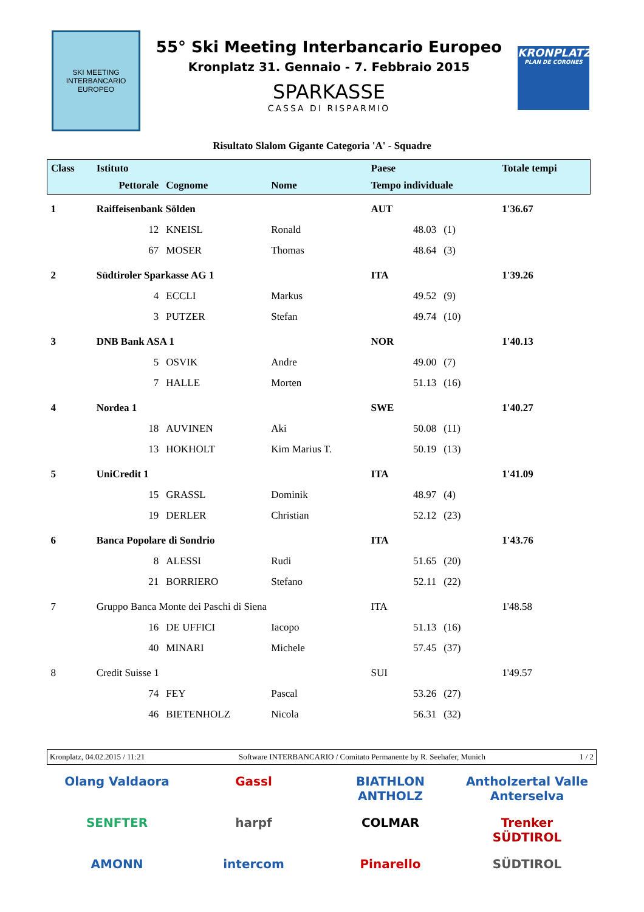SKI MEETING INTERBANCARIO EUROPEO
55° Ski Meeting Interbancario Europeo
Kronplatz 31. Gennaio - 7. Febbraio 2015
SPARKASSE
CASSA DI RISPARMIO
KRONPLATZ
PLAN DE CORONES
Risultato Slalom Gigante Categoria 'A' - Squadre
| Class | Istituto | | | Paese | | Totale tempi |
| --- | --- | --- | --- | --- | --- | --- |
| | Pettorale | Cognome | Nome | Tempo individuale | | |
| 1 | Raiffeisenbank Sölden | | | AUT | | 1'36.67 |
| | 12 | KNEISL | Ronald | 48.03 | (1) | |
| | 67 | MOSER | Thomas | 48.64 | (3) | |
| 2 | Südtiroler Sparkasse AG 1 | | | ITA | | 1'39.26 |
| | 4 | ECCLI | Markus | 49.52 | (9) | |
| | 3 | PUTZER | Stefan | 49.74 | (10) | |
| 3 | DNB Bank ASA 1 | | | NOR | | 1'40.13 |
| | 5 | OSVIK | Andre | 49.00 | (7) | |
| | 7 | HALLE | Morten | 51.13 | (16) | |
| 4 | Nordea 1 | | | SWE | | 1'40.27 |
| | 18 | AUVINEN | Aki | 50.08 | (11) | |
| | 13 | HOKHOLT | Kim Marius T. | 50.19 | (13) | |
| 5 | UniCredit 1 | | | ITA | | 1'41.09 |
| | 15 | GRASSL | Dominik | 48.97 | (4) | |
| | 19 | DERLER | Christian | 52.12 | (23) | |
| 6 | Banca Popolare di Sondrio | | | ITA | | 1'43.76 |
| | 8 | ALESSI | Rudi | 51.65 | (20) | |
| | 21 | BORRIERO | Stefano | 52.11 | (22) | |
| 7 | Gruppo Banca Monte dei Paschi di Siena | | | ITA | | 1'48.58 |
| | 16 | DE UFFICI | Iacopo | 51.13 | (16) | |
| | 40 | MINARI | Michele | 57.45 | (37) | |
| 8 | Credit Suisse 1 | | | SUI | | 1'49.57 |
| | 74 | FEY | Pascal | 53.26 | (27) | |
| | 46 | BIETENHOLZ | Nicola | 56.31 | (32) | |
Kronplatz, 04.02.2015 / 11:21 Software INTERBANCARIO / Comitato Permanente by R. Seehafer, Munich 1 / 2
Olang Valdaora
Gassl
BIATHLON ANTHOLZ
Antholzertal Valle Anterselva
SENFTER
harpf
COLMAR
Trenker SÜDTIROL
AMONN
intercom
Pinarello
SÜDTIROL